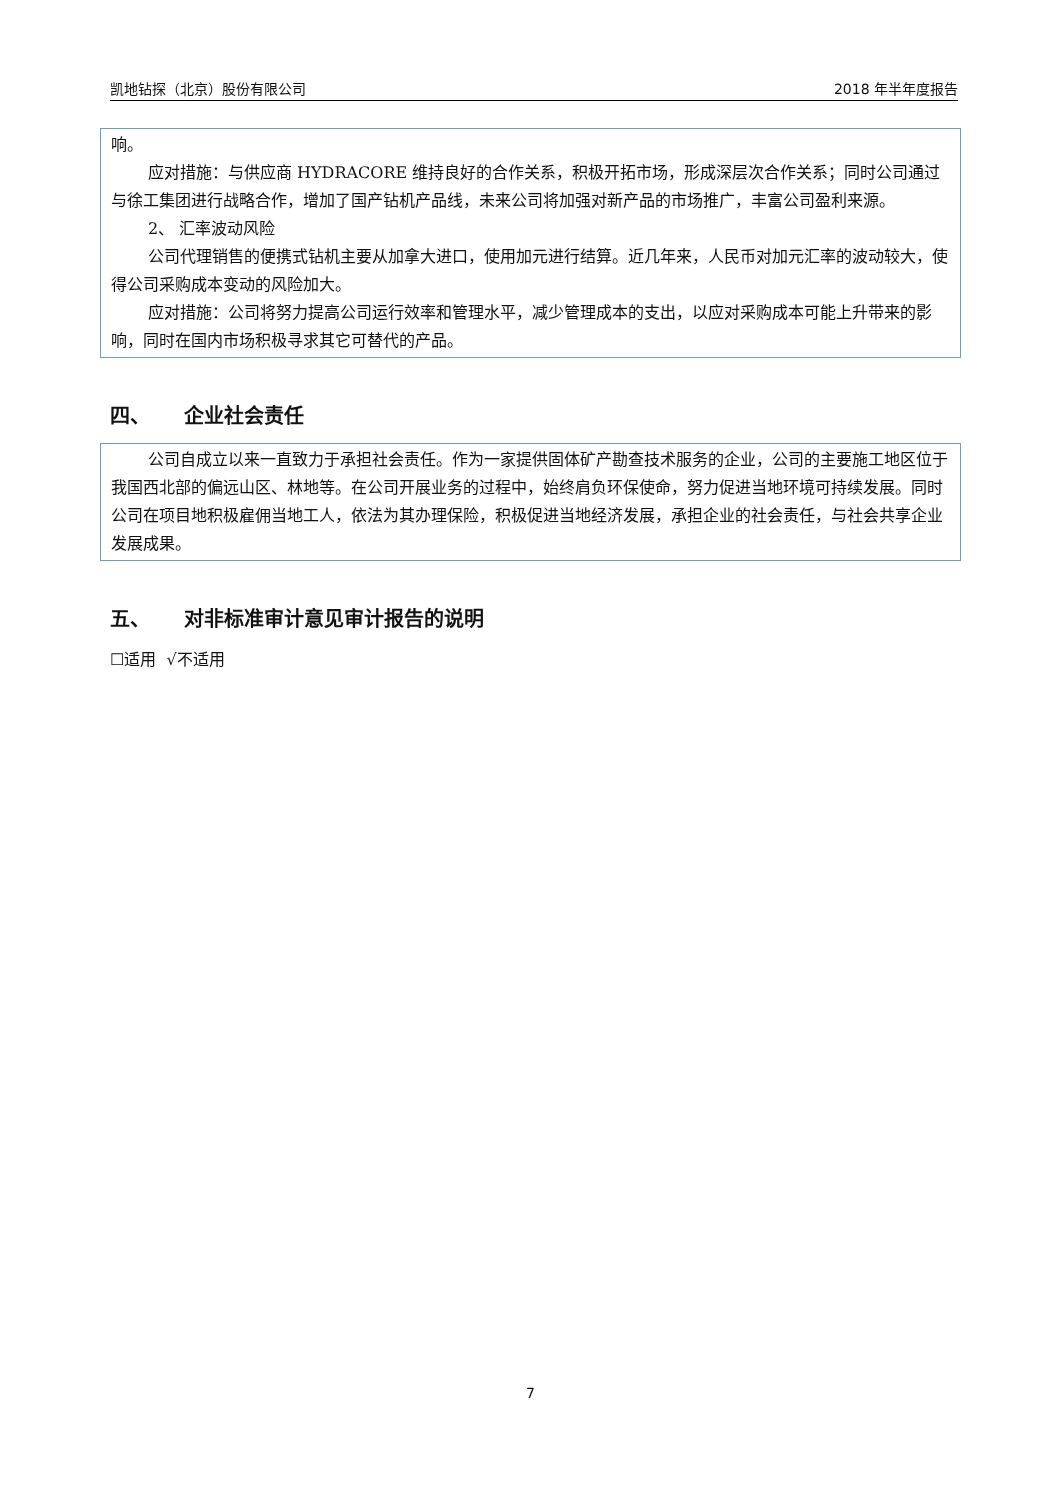凯地钻探（北京）股份有限公司 2018 年半年度报告
响。
应对措施：与供应商 HYDRACORE 维持良好的合作关系，积极开拓市场，形成深层次合作关系；同时公司通过与徐工集团进行战略合作，增加了国产钻机产品线，未来公司将加强对新产品的市场推广，丰富公司盈利来源。
2、 汇率波动风险
公司代理销售的便携式钻机主要从加拿大进口，使用加元进行结算。近几年来，人民币对加元汇率的波动较大，使得公司采购成本变动的风险加大。
应对措施：公司将努力提高公司运行效率和管理水平，减少管理成本的支出，以应对采购成本可能上升带来的影响，同时在国内市场积极寻求其它可替代的产品。
四、 企业社会责任
公司自成立以来一直致力于承担社会责任。作为一家提供固体矿产勘查技术服务的企业，公司的主要施工地区位于我国西北部的偏远山区、林地等。在公司开展业务的过程中，始终肩负环保使命，努力促进当地环境可持续发展。同时公司在项目地积极雇佣当地工人，依法为其办理保险，积极促进当地经济发展，承担企业的社会责任，与社会共享企业发展成果。
五、 对非标准审计意见审计报告的说明
☐适用 √不适用
7